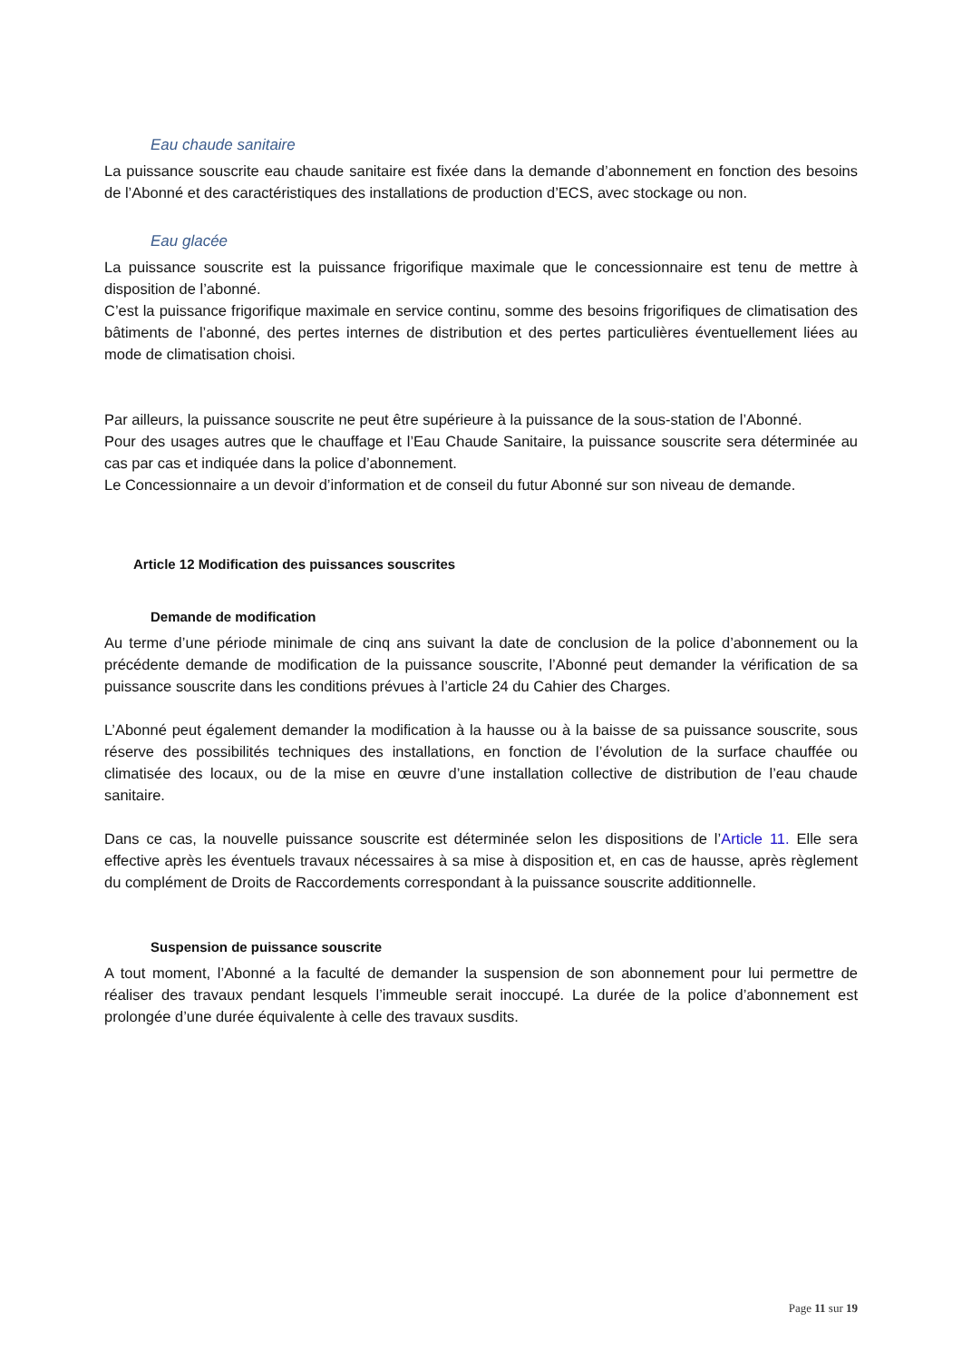Eau chaude sanitaire
La puissance souscrite eau chaude sanitaire est fixée dans la demande d’abonnement en fonction des besoins de l’Abonné et des caractéristiques des installations de production d’ECS, avec stockage ou non.
Eau glacée
La puissance souscrite est la puissance frigorifique maximale que le concessionnaire est tenu de mettre à disposition de l’abonné.
C’est la puissance frigorifique maximale en service continu, somme des besoins frigorifiques de climatisation des bâtiments de l’abonné, des pertes internes de distribution et des pertes particulières éventuellement liées au mode de climatisation choisi.
Par ailleurs, la puissance souscrite ne peut être supérieure à la puissance de la sous-station de l’Abonné.
Pour des usages autres que le chauffage et l’Eau Chaude Sanitaire, la puissance souscrite sera déterminée au cas par cas et indiquée dans la police d’abonnement.
Le Concessionnaire a un devoir d’information et de conseil du futur Abonné sur son niveau de demande.
Article 12 Modification des puissances souscrites
Demande de modification
Au terme d’une période minimale de cinq ans suivant la date de conclusion de la police d’abonnement ou la précédente demande de modification de la puissance souscrite, l’Abonné peut demander la vérification de sa puissance souscrite dans les conditions prévues à l’article 24 du Cahier des Charges.
L’Abonné peut également demander la modification à la hausse ou à la baisse de sa puissance souscrite, sous réserve des possibilités techniques des installations, en fonction de l’évolution de la surface chauffée ou climatisée des locaux, ou de la mise en œuvre d’une installation collective de distribution de l’eau chaude sanitaire.
Dans ce cas, la nouvelle puissance souscrite est déterminée selon les dispositions de l’Article 11. Elle sera effective après les éventuels travaux nécessaires à sa mise à disposition et, en cas de hausse, après règlement du complément de Droits de Raccordements correspondant à la puissance souscrite additionnelle.
Suspension de puissance souscrite
A tout moment, l’Abonné a la faculté de demander la suspension de son abonnement pour lui permettre de réaliser des travaux pendant lesquels l’immeuble serait inoccupé. La durée de la police d’abonnement est prolongée d’une durée équivalente à celle des travaux susdits.
Page 11 sur 19